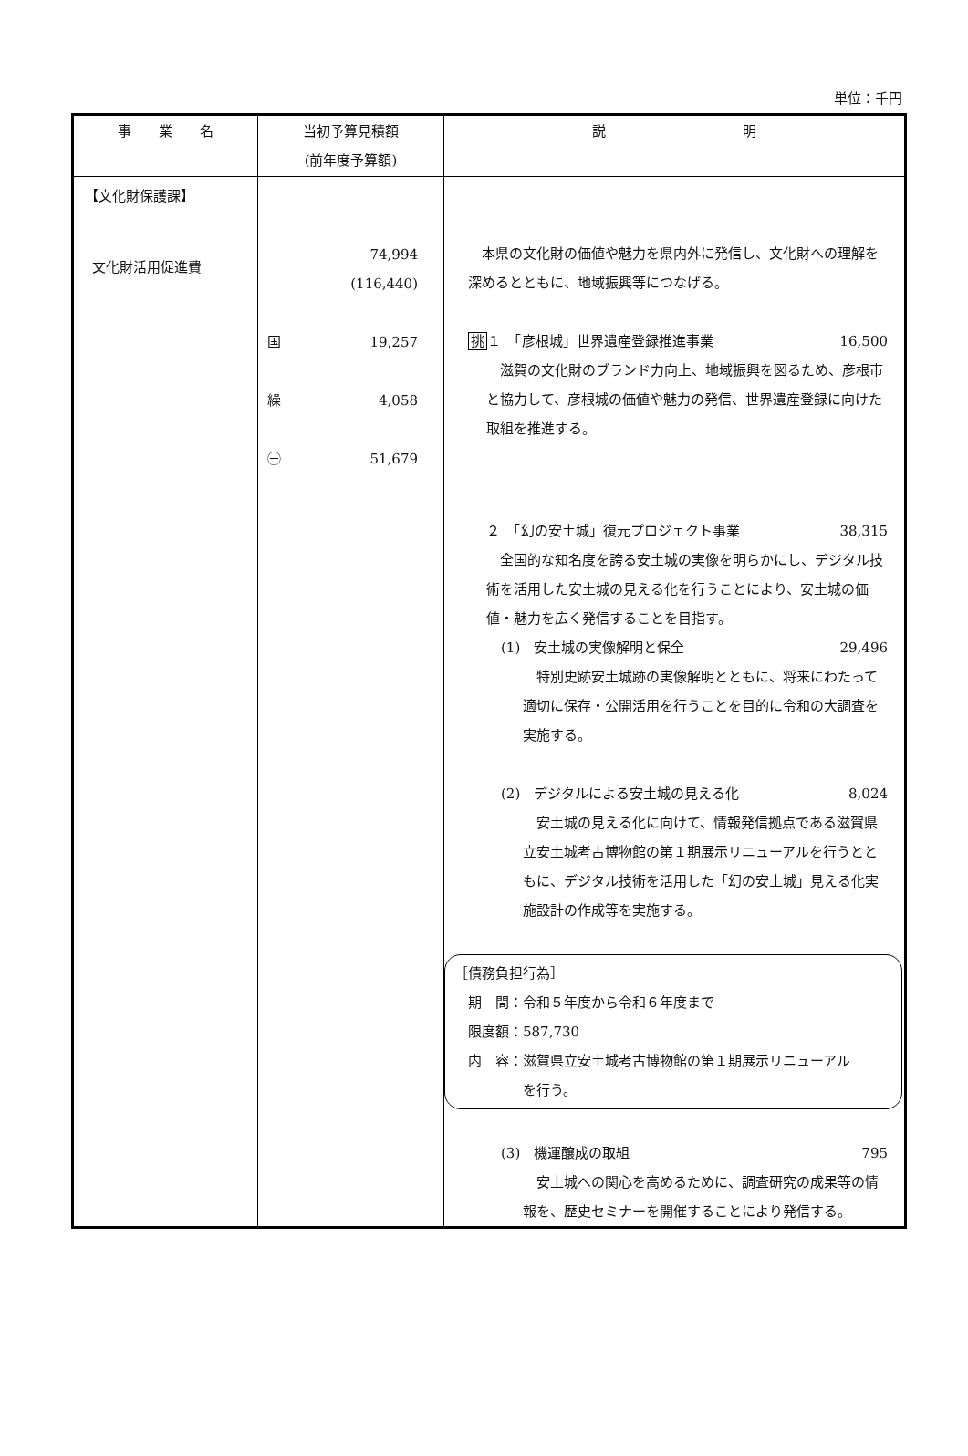単位：千円
| 事 業 名 | 当初予算見積額 (前年度予算額) | 説 明 |
| --- | --- | --- |
| 【文化財保護課】 文化財活用促進費 | 74,994 (116,440) 国 19,257 繰 4,058 ㊀ 51,679 | 本県の文化財の価値や魅力を県内外に発信し、文化財への理解を深めるとともに、地域振興等につなげる。 挑 １ 「彦根城」世界遺産登録推進事業 16,500 滋賀の文化財のブランド力向上、地域振興を図るため、彦根市と協力して、彦根城の価値や魅力の発信、世界遺産登録に向けた取組を推進する。 ２ 「幻の安土城」復元プロジェクト事業 38,315 全国的な知名度を誇る安土城の実像を明らかにし、デジタル技術を活用した安土城の見える化を行うことにより、安土城の価値・魅力を広く発信することを目指す。 (1) 安土城の実像解明と保全 29,496 特別史跡安土城跡の実像解明とともに、将来にわたって適切に保存・公開活用を行うことを目的に令和の大調査を実施する。 (2) デジタルによる安土城の見える化 8,024 安土城の見える化に向けて、情報発信拠点である滋賀県立安土城考古博物館の第１期展示リニューアルを行うとともに、デジタル技術を活用した「幻の安土城」見える化実施設計の作成等を実施する。 ［債務負担行為］ 期 間：令和５年度から令和６年度まで 限度額：587,730 内 容：滋賀県立安土城考古博物館の第１期展示リニューアル を行う。 (3) 機運醸成の取組 795 安土城への関心を高めるために、調査研究の成果等の情報を、歴史セミナーを開催することにより発信する。 |